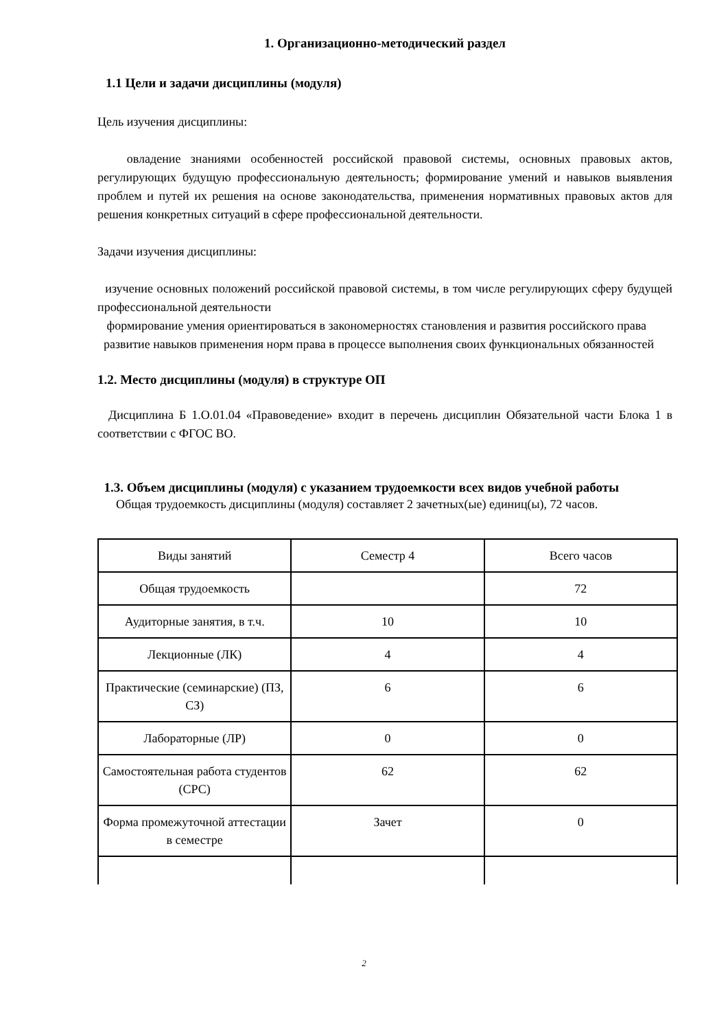1. Организационно-методический раздел
1.1 Цели и задачи дисциплины (модуля)
Цель изучения дисциплины:
овладение знаниями особенностей российской правовой системы, основных правовых актов, регулирующих будущую профессиональную деятельность; формирование умений и навыков выявления проблем и путей их решения на основе законодательства, применения нормативных правовых актов для решения конкретных ситуаций в сфере профессиональной деятельности.
Задачи изучения дисциплины:
изучение основных положений российской правовой системы, в том числе регулирующих сферу будущей профессиональной деятельности
формирование умения ориентироваться в закономерностях становления и развития российского права
развитие навыков применения норм права в процессе выполнения своих функциональных обязанностей
1.2. Место дисциплины (модуля) в структуре ОП
Дисциплина Б 1.О.01.04 «Правоведение» входит в перечень дисциплин Обязательной части Блока 1 в соответствии с ФГОС ВО.
1.3. Объем дисциплины (модуля) с указанием трудоемкости всех видов учебной работы
Общая трудоемкость дисциплины (модуля) составляет 2 зачетных(ые) единиц(ы), 72 часов.
| Виды занятий | Семестр 4 | Всего часов |
| Общая трудоемкость | | 72 |
| Аудиторные занятия, в т.ч. | 10 | 10 |
| Лекционные (ЛК) | 4 | 4 |
| Практические (семинарские) (ПЗ, СЗ) | 6 | 6 |
| Лабораторные (ЛР) | 0 | 0 |
| Самостоятельная работа студентов (СРС) | 62 | 62 |
| Форма промежуточной аттестации в семестре | Зачет | 0 |
2